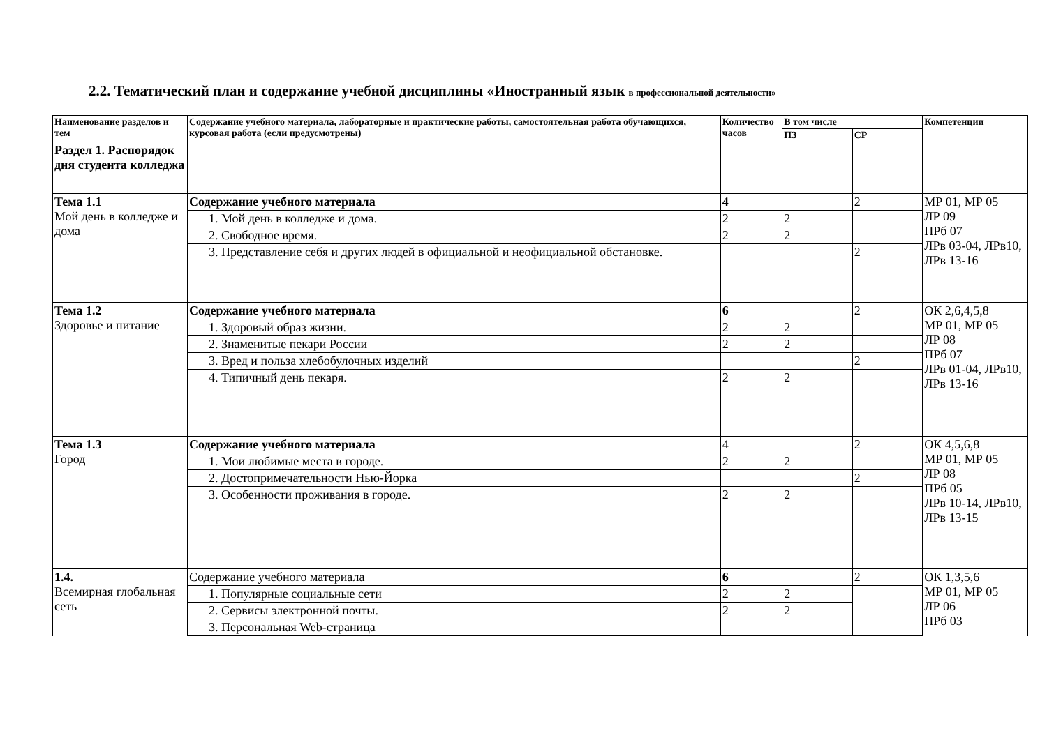2.2. Тематический план и содержание учебной дисциплины «Иностранный язык в профессиональной деятельности»
| Наименование разделов и тем | Содержание учебного материала, лабораторные и практические работы, самостоятельная работа обучающихся, курсовая работа (если предусмотрены) | Количество часов | В том числе | | Компетенции |
| --- | --- | --- | --- | --- | --- |
| | | | ПЗ | СР | |
| Раздел 1. Распорядок дня студента колледжа | | | | | |
| Тема 1.1 Мой день в колледже и дома | Содержание учебного материала | 4 | | 2 | МР 01, МР 05 ЛР 09 ПРб 07 ЛРв 03-04, ЛРв10, ЛРв 13-16 |
| | 1. Мой день в колледже и дома. | 2 | 2 | | |
| | 2. Свободное время. | 2 | 2 | | |
| | 3. Представление себя и других людей в официальной и неофициальной обстановке. | | | 2 | |
| Тема 1.2 Здоровье и питание | Содержание учебного материала | 6 | | 2 | ОК 2,6,4,5,8 МР 01, МР 05 ЛР 08 ПРб 07 ЛРв 01-04, ЛРв10, ЛРв 13-16 |
| | 1. Здоровый образ жизни. | 2 | 2 | | |
| | 2. Знаменитые пекари России | 2 | 2 | | |
| | 3. Вред и польза хлебобулочных изделий | | | 2 | |
| | 4. Типичный день пекаря. | 2 | 2 | | |
| Тема 1.3 Город | Содержание учебного материала | 4 | | 2 | ОК 4,5,6,8 МР 01, МР 05 ЛР 08 ПРб 05 ЛРв 10-14, ЛРв10, ЛРв 13-15 |
| | 1. Мои любимые места в городе. | 2 | 2 | | |
| | 2. Достопримечательности Нью-Йорка | | | 2 | |
| | 3. Особенности проживания в городе. | 2 | 2 | | |
| 1.4. Всемирная глобальная сеть | Содержание учебного материала | 6 | | 2 | ОК 1,3,5,6 МР 01, МР 05 ЛР 06 ПРб 03 |
| | 1. Популярные социальные сети | 2 | 2 | | |
| | 2. Сервисы электронной почты. | 2 | 2 | | |
| | 3. Персональная Web-страница | | | | |